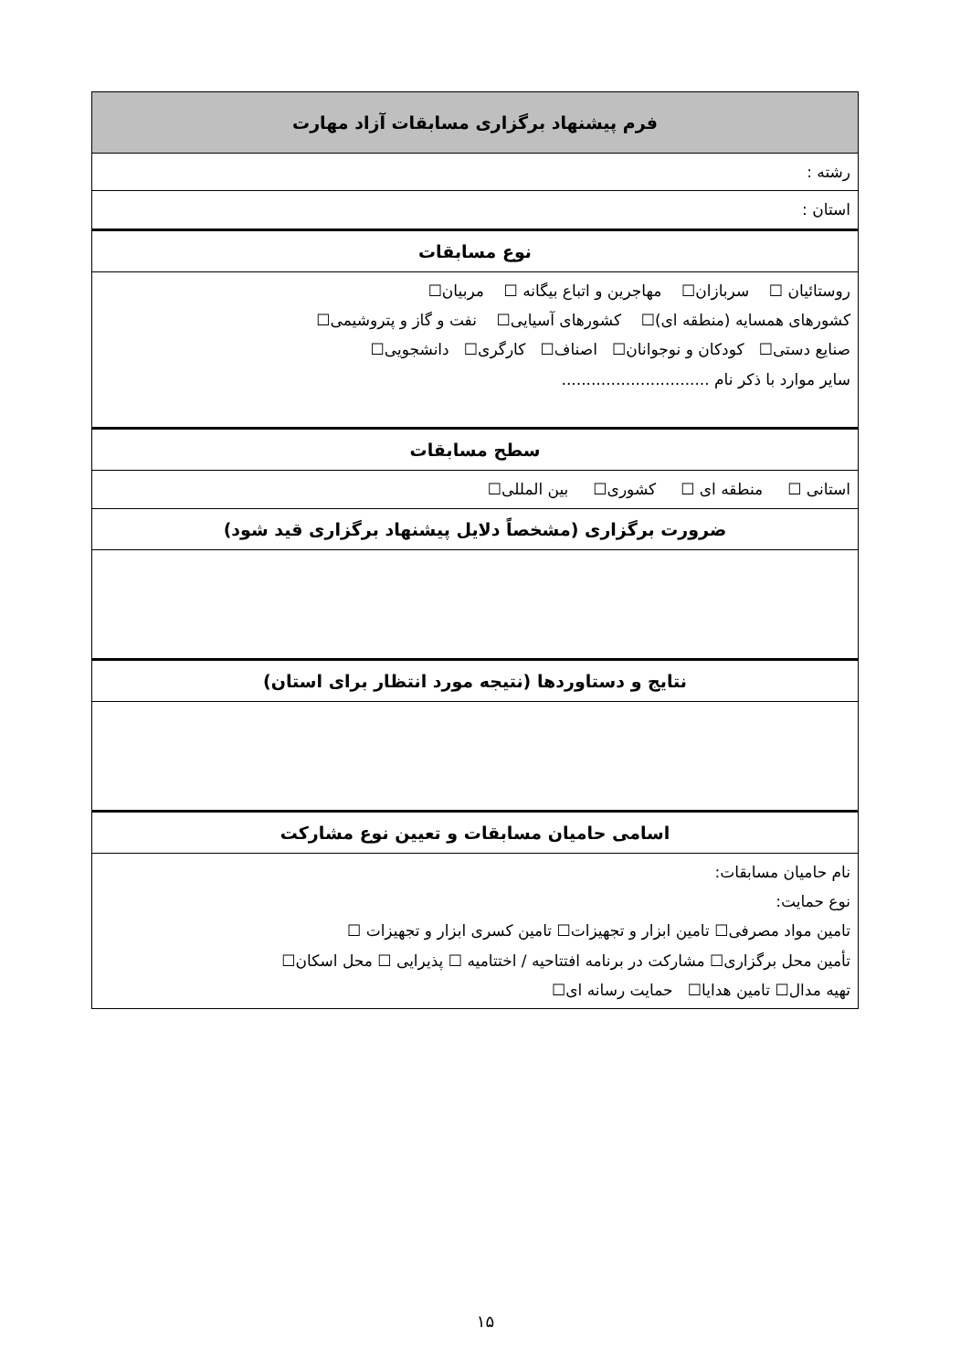| فرم پیشنهاد برگزاری مسابقات آزاد مهارت |
| رشته : |
| استان : |
| نوع مسابقات |
| روستائیان ☐ سربازان☐ مهاجرین و اتباع بیگانه ☐ مربیان☐ کشورهای همسایه (منطقه ای)☐ کشورهای آسیایی☐ نفت و گاز و پتروشیمی☐ صنایع دستی☐ کودکان و نوجوانان☐ اصناف☐ کارگری☐ دانشجویی☐ سایر موارد با ذکر نام .............................. |
| سطح مسابقات |
| استانی ☐ منطقه ای ☐ کشوری☐ بین المللی☐ |
| ضرورت برگزاری (مشخصاً دلایل پیشنهاد برگزاری قید شود) |
| نتایج و دستاوردها (نتیجه مورد انتظار برای استان) |
| اسامی حامیان مسابقات و تعیین نوع مشارکت |
| نام حامیان مسابقات: نوع حمایت: تامین مواد مصرفی☐ تامین ابزار و تجهیزات☐ تامین کسری ابزار و تجهیزات ☐ تأمین محل برگزاری☐ مشارکت در برنامه افتتاحیه / اختتامیه ☐ پذیرایی ☐ محل اسکان☐ تهیه مدال☐ تامین هدایا☐ حمایت رسانه ای☐ |
۱۵